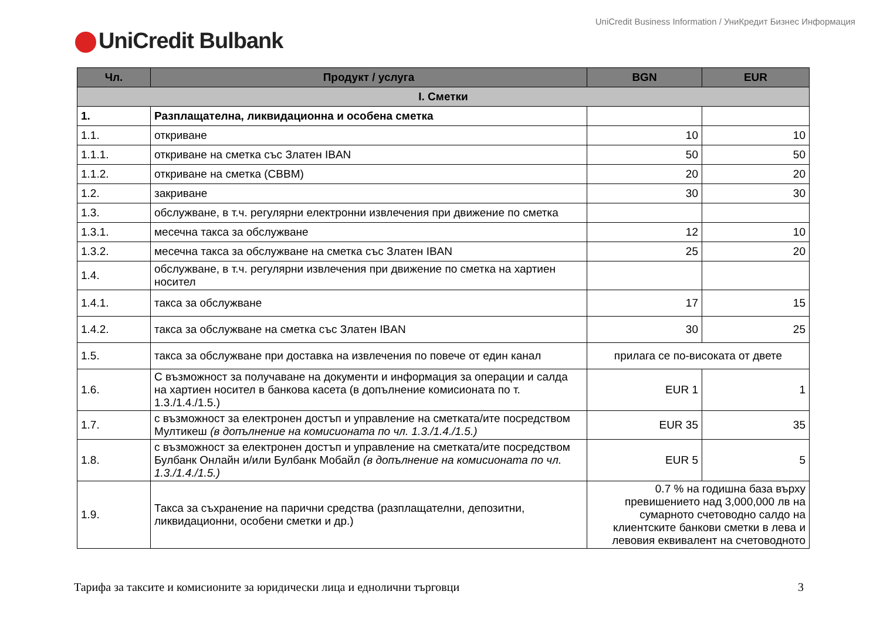UniCredit Business Information / УниКредит Бизнес Информация
UniCredit Bulbank
| Чл. | Продукт / услуга | BGN | EUR |
| --- | --- | --- | --- |
| I. Сметки | | | |
| 1. | Разплащателна, ликвидационна и особена сметка | | |
| 1.1. | откриване | 10 | 10 |
| 1.1.1. | откриване на сметка със Златен IBAN | 50 | 50 |
| 1.1.2. | откриване на сметка (СВВМ) | 20 | 20 |
| 1.2. | закриване | 30 | 30 |
| 1.3. | обслужване, в т.ч. регулярни електронни извлечения при движение по сметка | | |
| 1.3.1. | месечна такса за обслужване | 12 | 10 |
| 1.3.2. | месечна такса за обслужване на сметка със Златен IBAN | 25 | 20 |
| 1.4. | обслужване, в т.ч. регулярни извлечения при движение по сметка на хартиен носител | | |
| 1.4.1. | такса за обслужване | 17 | 15 |
| 1.4.2. | такса за обслужване на сметка със Златен IBAN | 30 | 25 |
| 1.5. | такса за обслужване при доставка на извлечения по повече от един канал | прилага се по-високата от двете | |
| 1.6. | С възможност за получаване на документи и информация за операции и салда на хартиен носител в банкова касета (в допълнение комисионата по т. 1.3./1.4./1.5.) | EUR 1 | 1 |
| 1.7. | с възможност за електронен достъп и управление на сметката/ите посредством Мултикеш (в допълнение на комисионата по чл. 1.3./1.4./1.5.) | EUR 35 | 35 |
| 1.8. | с възможност за електронен достъп и управление на сметката/ите посредством Булбанк Онлайн и/или Булбанк Мобайл (в допълнение на комисионата по чл. 1.3./1.4./1.5.) | EUR 5 | 5 |
| 1.9. | Такса за съхранение на парични средства (разплащателни, депозитни, ликвидационни, особени сметки и др.) | 0.7 % на годишна база върху превишението над 3,000,000 лв на сумарното счетоводно салдо на клиентските банкови сметки в лева и левовия еквивалент на счетоводното | |
Тарифа за таксите и комисионите за юридически лица и еднолични търговци 3